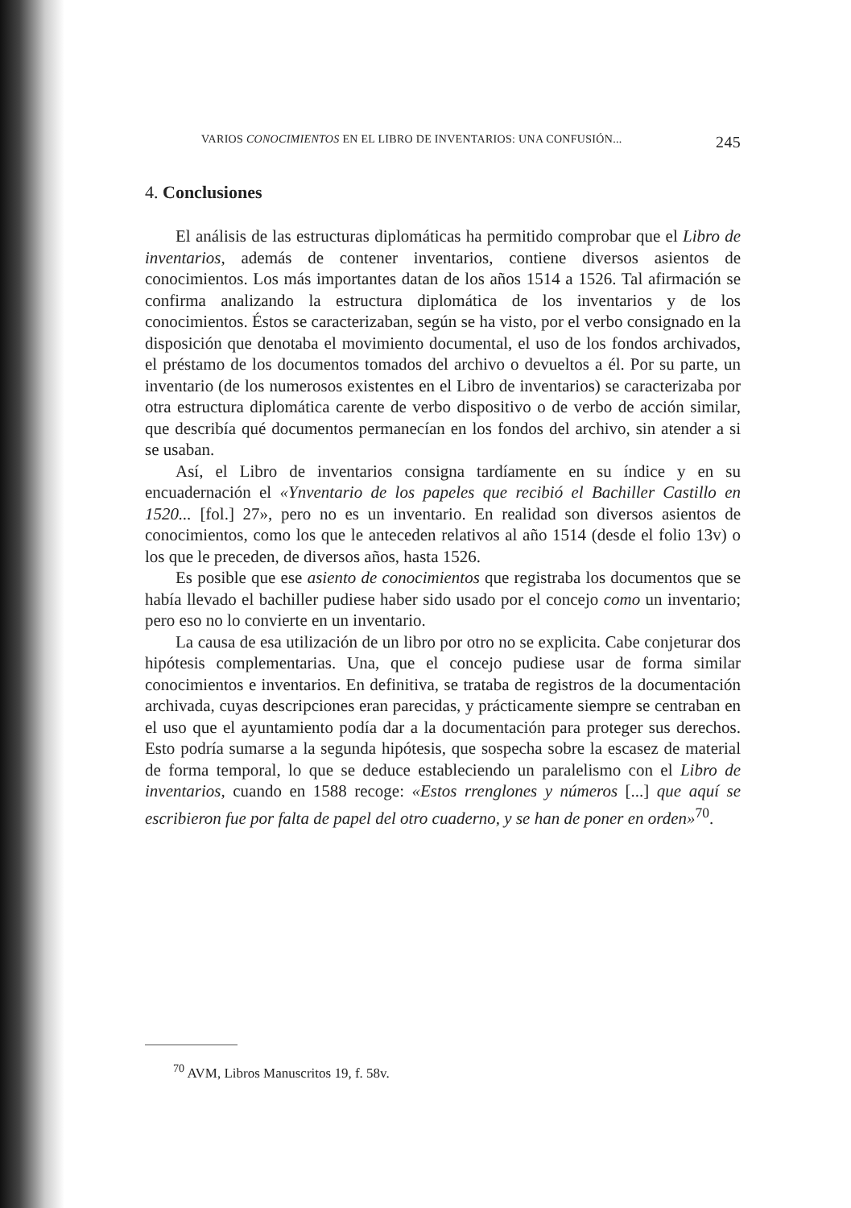VARIOS CONOCIMIENTOS EN EL LIBRO DE INVENTARIOS: UNA CONFUSIÓN... 245
4. Conclusiones
El análisis de las estructuras diplomáticas ha permitido comprobar que el Libro de inventarios, además de contener inventarios, contiene diversos asientos de conocimientos. Los más importantes datan de los años 1514 a 1526. Tal afirmación se confirma analizando la estructura diplomática de los inventarios y de los conocimientos. Éstos se caracterizaban, según se ha visto, por el verbo consignado en la disposición que denotaba el movimiento documental, el uso de los fondos archivados, el préstamo de los documentos tomados del archivo o devueltos a él. Por su parte, un inventario (de los numerosos existentes en el Libro de inventarios) se caracterizaba por otra estructura diplomática carente de verbo dispositivo o de verbo de acción similar, que describía qué documentos permanecían en los fondos del archivo, sin atender a si se usaban.
Así, el Libro de inventarios consigna tardíamente en su índice y en su encuadernación el «Ynventario de los papeles que recibió el Bachiller Castillo en 1520... [fol.] 27», pero no es un inventario. En realidad son diversos asientos de conocimientos, como los que le anteceden relativos al año 1514 (desde el folio 13v) o los que le preceden, de diversos años, hasta 1526.
Es posible que ese asiento de conocimientos que registraba los documentos que se había llevado el bachiller pudiese haber sido usado por el concejo como un inventario; pero eso no lo convierte en un inventario.
La causa de esa utilización de un libro por otro no se explicita. Cabe conjeturar dos hipótesis complementarias. Una, que el concejo pudiese usar de forma similar conocimientos e inventarios. En definitiva, se trataba de registros de la documentación archivada, cuyas descripciones eran parecidas, y prácticamente siempre se centraban en el uso que el ayuntamiento podía dar a la documentación para proteger sus derechos. Esto podría sumarse a la segunda hipótesis, que sospecha sobre la escasez de material de forma temporal, lo que se deduce estableciendo un paralelismo con el Libro de inventarios, cuando en 1588 recoge: «Estos rrenglones y números [...] que aquí se escribieron fue por falta de papel del otro cuaderno, y se han de poner en orden»<sup>70</sup>.
<sup>70</sup> AVM, Libros Manuscritos 19, f. 58v.